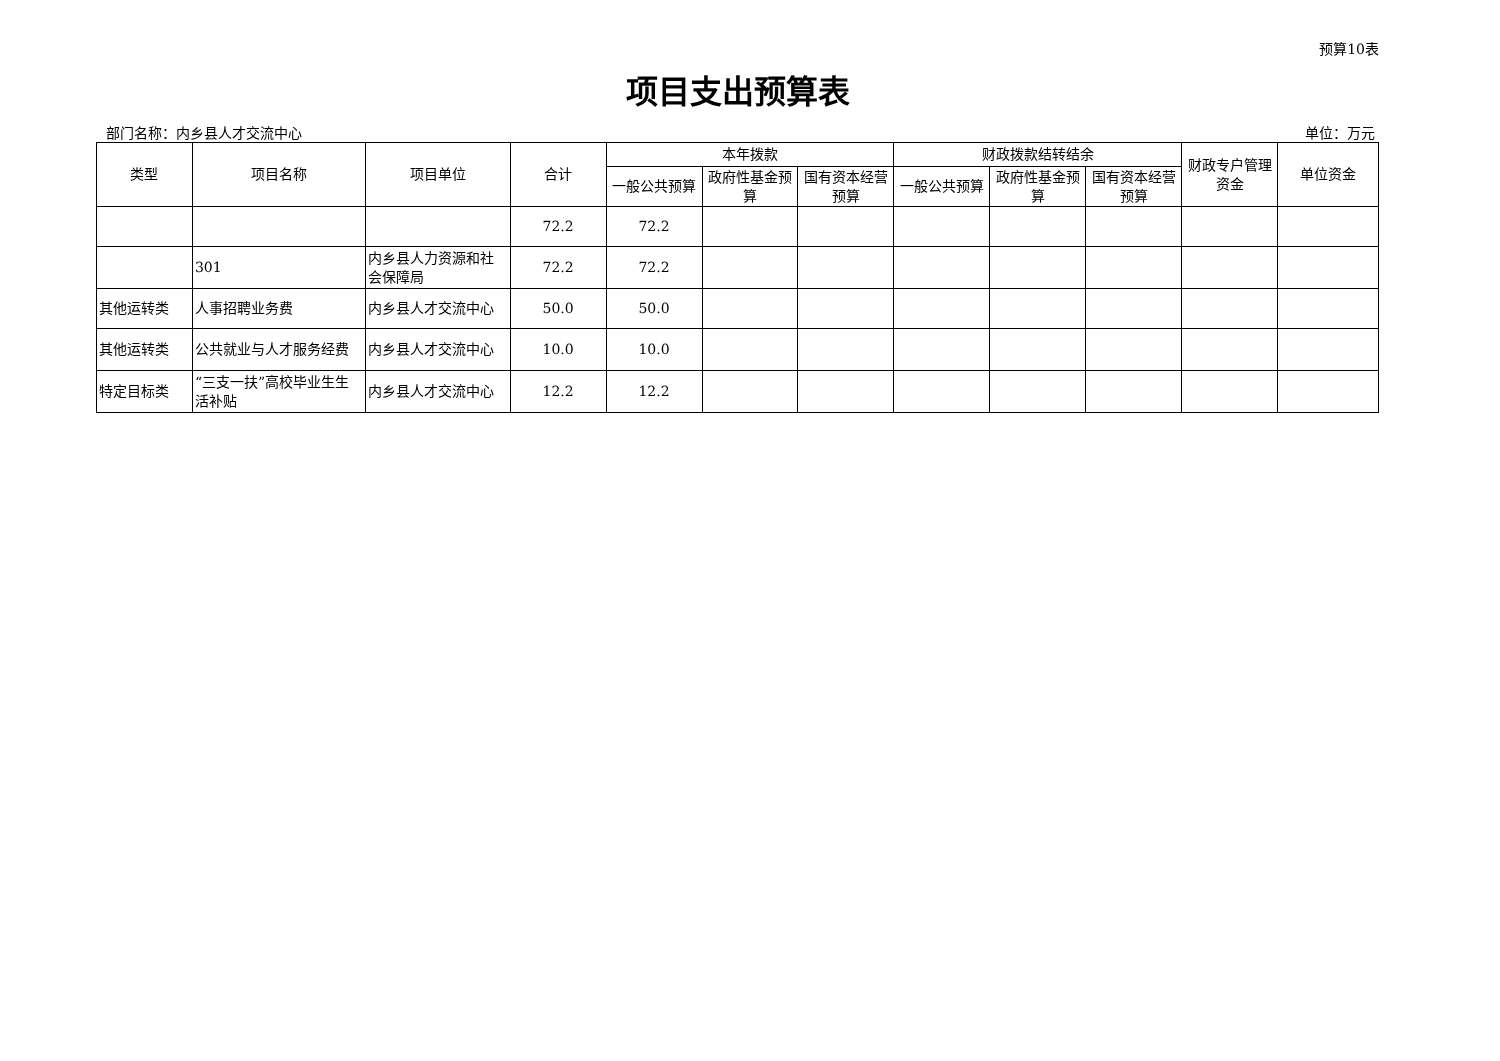预算10表
项目支出预算表
部门名称：内乡县人才交流中心 单位：万元
| 类型 | 项目名称 | 项目单位 | 合计 | 本年拨款 | | | 财政拨款结转结余 | | | 财政专户管理资金 | 单位资金 |
| --- | --- | --- | --- | --- | --- | --- | --- | --- | --- | --- | --- |
| | | | | 一般公共预算 | 政府性基金预算 | 国有资本经营预算 | 一般公共预算 | 政府性基金预算 | 国有资本经营预算 | | |
| | | | 72.2 | 72.2 | | | | | | | |
| | 301 | 内乡县人力资源和社会保障局 | 72.2 | 72.2 | | | | | | | |
| 其他运转类 | 人事招聘业务费 | 内乡县人才交流中心 | 50.0 | 50.0 | | | | | | | |
| 其他运转类 | 公共就业与人才服务经费 | 内乡县人才交流中心 | 10.0 | 10.0 | | | | | | | |
| 特定目标类 | “三支一扶”高校毕业生生活补贴 | 内乡县人才交流中心 | 12.2 | 12.2 | | | | | | | |